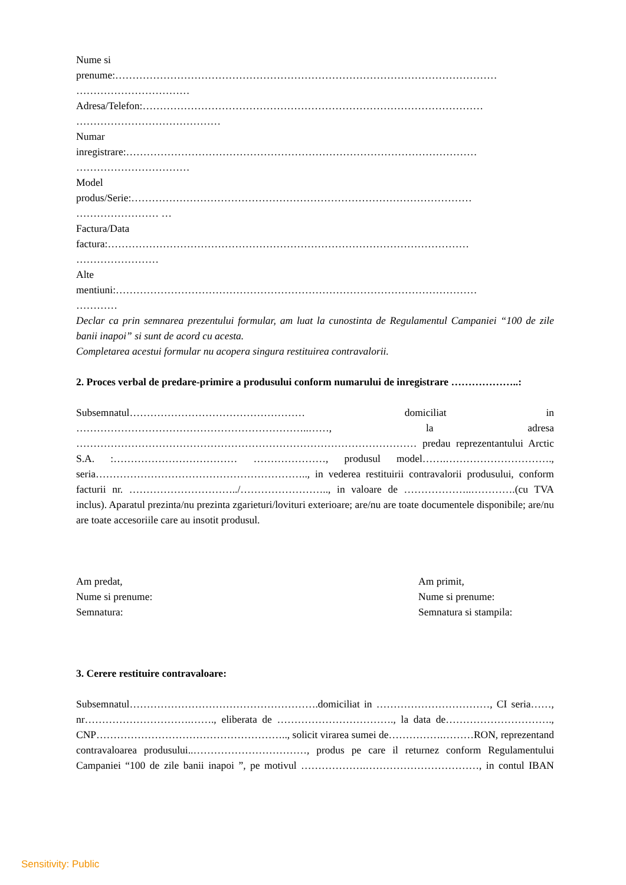Nume si
prenume:…………………………………………………………………………………………………
……………………………
Adresa/Telefon:………………………………………………………………………………………
……………………………………
Numar
inregistrare:…………………………………………………………………………………………
……………………………
Model
produs/Serie:………………………………………………………………………………………
…………………… …
Factura/Data
factura:……………………………………………………………………………………………
……………………
Alte
mentiuni:……………………………………………………………………………………………
…………
Declar ca prin semnarea prezentului formular, am luat la cunostinta de Regulamentul Campaniei “100 de zile banii inapoi” si sunt de acord cu acesta.
Completarea acestui formular nu acopera singura restituirea contravalorii.
2. Proces verbal de predare-primire a produsului conform numarului de inregistrare ………………..:
Subsemnatul…………………………………………… domiciliat in …………………………………………………………..……, la adresa ……………………………………………………………………………………… predau reprezentantului Arctic S.A. :……………………………… …………………, produsul model…….…………………………., seria…………………………………………………….., in vederea restituirii contravalorii produsului, conform facturii nr. …………………………../…………………….., in valoare de ………………..………….(cu TVA inclus). Aparatul prezinta/nu prezinta zgarieturi/lovituri exterioare; are/nu are toate documentele disponibile; are/nu are toate accesoriile care au insotit produsul.
Am predat,
Nume si prenume:
Semnatura:
Am primit,
Nume si prenume:
Semnatura si stampila:
3. Cerere restituire contravaloare:
Subsemnatul……………………………………………….domiciliat in ……………………………, CI seria……, nr………………………….……., eliberata de ……………………………., la data de…………………………., CNP……………………………………………….., solicit virarea sumei de…………….………RON, reprezentand contravaloarea produsului..……………………………, produs pe care il returnez conform Regulamentului Campaniei “100 de zile banii inapoi ”, pe motivul ……………….……………………………, in contul IBAN
Sensitivity: Public